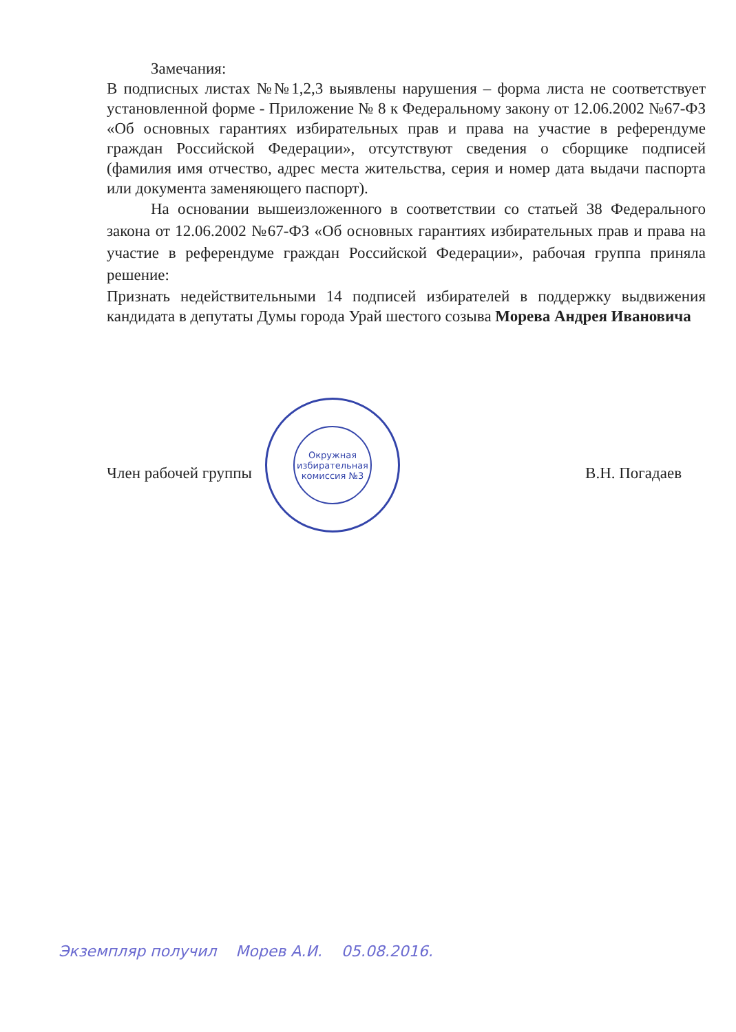Замечания:
В подписных листах №№1,2,3 выявлены нарушения – форма листа не соответствует установленной форме - Приложение № 8 к Федеральному закону от 12.06.2002 №67-ФЗ «Об основных гарантиях избирательных прав и права на участие в референдуме граждан Российской Федерации», отсутствуют сведения о сборщике подписей (фамилия имя отчество, адрес места жительства, серия и номер дата выдачи паспорта или документа заменяющего паспорт).
На основании вышеизложенного в соответствии со статьей 38 Федерального закона от 12.06.2002 №67-ФЗ «Об основных гарантиях избирательных прав и права на участие в референдуме граждан Российской Федерации», рабочая группа приняла решение:
Признать недействительными 14 подписей избирателей в поддержку выдвижения кандидата в депутаты Думы города Урай шестого созыва Морева Андрея Ивановича
Окружная избирательная комиссия №3
Член рабочей группы В.Н. Погадаев
Экземпляр получил Морев А.И. 05.08.2016.